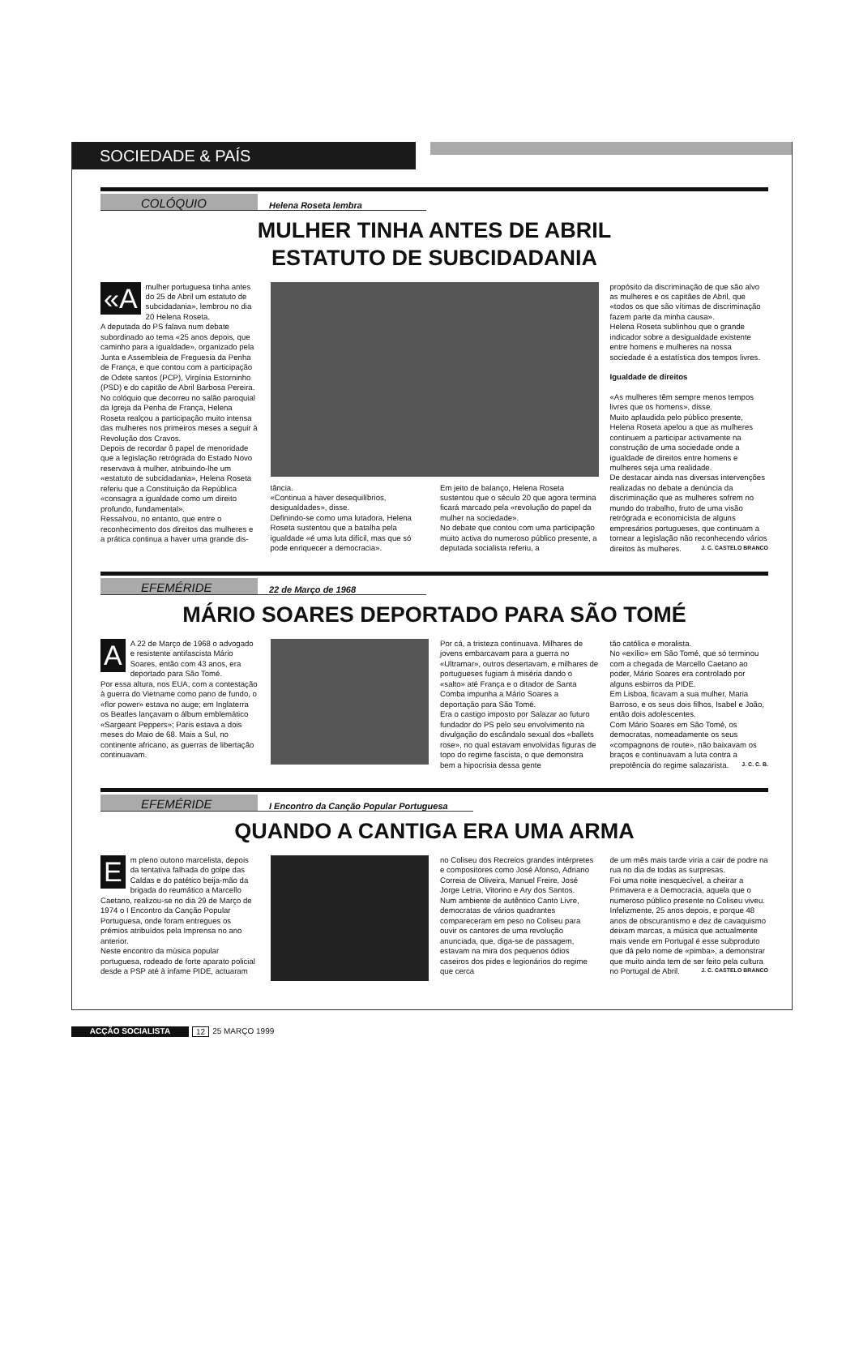SOCIEDADE & PAÍS
COLÓQUIO Helena Roseta lembra
MULHER TINHA ANTES DE ABRIL
ESTATUTO DE SUBCIDADANIA
«A mulher portuguesa tinha antes do 25 de Abril um estatuto de subcidadania», lembrou no dia 20 Helena Roseta.
A deputada do PS falava num debate subordinado ao tema «25 anos depois, que caminho para a igualdade», organizado pela Junta e Assembleia de Freguesia da Penha de França, e que contou com a participação de Odete santos (PCP), Virgínia Estorninho (PSD) e do capitão de Abril Barbosa Pereira.
No colóquio que decorreu no salão paroquial da Igreja da Penha de França, Helena Roseta realçou a participação muito intensa das mulheres nos primeiros meses a seguir à Revolução dos Cravos.
Depois de recordar ô papel de menoridade que a legislação retrógrada do Estado Novo reservava à mulher, atribuindo-lhe um «estatuto de subcidadania», Helena Roseta referiu que a Constituição da República «consagra a igualdade como um direito profundo, fundamental».
Ressalvou, no entanto, que entre o reconhecimento dos direitos das mulheres e a prática continua a haver uma grande dis-
tância.
«Continua a haver desequilíbrios, desigualdades», disse.
Definindo-se como uma lutadora, Helena Roseta sustentou que a batalha pela igualdade «é uma luta difícil, mas que só pode enriquecer a democracia».
Em jeito de balanço, Helena Roseta sustentou que o século 20 que agora termina ficará marcado pela «revolução do papel da mulher na sociedade».
No debate que contou com uma participação muito activa do numeroso público presente, a deputada socialista referiu, a
propósito da discriminação de que são alvo as mulheres e os capitães de Abril, que «todos os que são vítimas de discriminação fazem parte da minha causa».
Helena Roseta sublinhou que o grande indicador sobre a desigualdade existente entre homens e mulheres na nossa sociedade é a estatística dos tempos livres.
Igualdade de direitos
«As mulheres têm sempre menos tempos livres que os homens», disse.
Muito aplaudida pelo público presente, Helena Roseta apelou a que as mulheres continuem a participar activamente na construção de uma sociedade onde a igualdade de direitos entre homens e mulheres seja uma realidade.
De destacar ainda nas diversas intervenções realizadas no debate a denúncia da discriminação que as mulheres sofrem no mundo do trabalho, fruto de uma visão retrógrada e economicista de alguns empresários portugueses, que continuam a tornear a legislação não reconhecendo vários direitos às mulheres. J. C. CASTELO BRANCO
EFEMÉRIDE 22 de Março de 1968
MÁRIO SOARES DEPORTADO PARA SÃO TOMÉ
A A 22 de Março de 1968 o advogado e resistente antifascista Mário Soares, então com 43 anos, era deportado para São Tomé.
Por essa altura, nos EUA, com a contestação à guerra do Vietname como pano de fundo, o «flor power» estava no auge; em Inglaterra os Beatles lançavam o álbum emblemático «Sargeant Peppers»; Paris estava a dois meses do Maio de 68. Mais a Sul, no continente africano, as guerras de libertação continuavam.
Por cá, a tristeza continuava. Milhares de jovens embarcavam para a guerra no «Ultramar», outros desertavam, e milhares de portugueses fugiam à miséria dando o «salto» até França e o ditador de Santa Comba impunha a Mário Soares a deportação para São Tomé.
Era o castigo imposto por Salazar ao futuro fundador do PS pelo seu envolvimento na divulgação do escândalo sexual dos «ballets rose», no qual estavam envolvidas figuras de topo do regime fascista, o que demonstra bem a hipocrisia dessa gente
tão católica e moralista.
No «exílio» em São Tomé, que só terminou com a chegada de Marcello Caetano ao poder, Mário Soares era controlado por alguns esbirros da PIDE.
Em Lisboa, ficavam a sua mulher, Maria Barroso, e os seus dois filhos, Isabel e João, então dois adolescentes.
Com Mário Soares em São Tomé, os democratas, nomeadamente os seus «compagnons de route», não baixavam os braços e continuavam a luta contra a prepotência do regime salazarista. J. C. C. B.
EFEMÉRIDE I Encontro da Canção Popular Portuguesa
QUANDO A CANTIGA ERA UMA ARMA
E m pleno outono marcelista, depois da tentativa falhada do golpe das Caldas e do patético beija-mão da brigada do reumático a Marcello Caetano, realizou-se no dia 29 de Março de 1974 o I Encontro da Canção Popular Portuguesa, onde foram entregues os prémios atribuídos pela Imprensa no ano anterior.
Neste encontro da música popular portuguesa, rodeado de forte aparato policial desde a PSP até à infame PIDE, actuaram
no Coliseu dos Recreios grandes intérpretes e compositores como José Afonso, Adriano Correia de Oliveira, Manuel Freire, José Jorge Letria, Vitorino e Ary dos Santos.
Num ambiente de autêntico Canto Livre, democratas de vários quadrantes compareceram em peso no Coliseu para ouvir os cantores de uma revolução anunciada, que, diga-se de passagem, estavam na mira dos pequenos ódios caseiros dos pides e legionários do regime que cerca
de um mês mais tarde viria a cair de podre na rua no dia de todas as surpresas.
Foi uma noite inesquecível, a cheirar a Primavera e a Democracia, aquela que o numeroso público presente no Coliseu viveu.
Infelizmente, 25 anos depois, e porque 48 anos de obscurantismo e dez de cavaquismo deixam marcas, a música que actualmente mais vende em Portugal é esse subproduto que dá pelo nome de «pimba», a demonstrar que muito ainda tem de ser feito pela cultura no Portugal de Abril. J. C. CASTELO BRANCO
ACÇÃO SOCIALISTA 12 25 MARÇO 1999